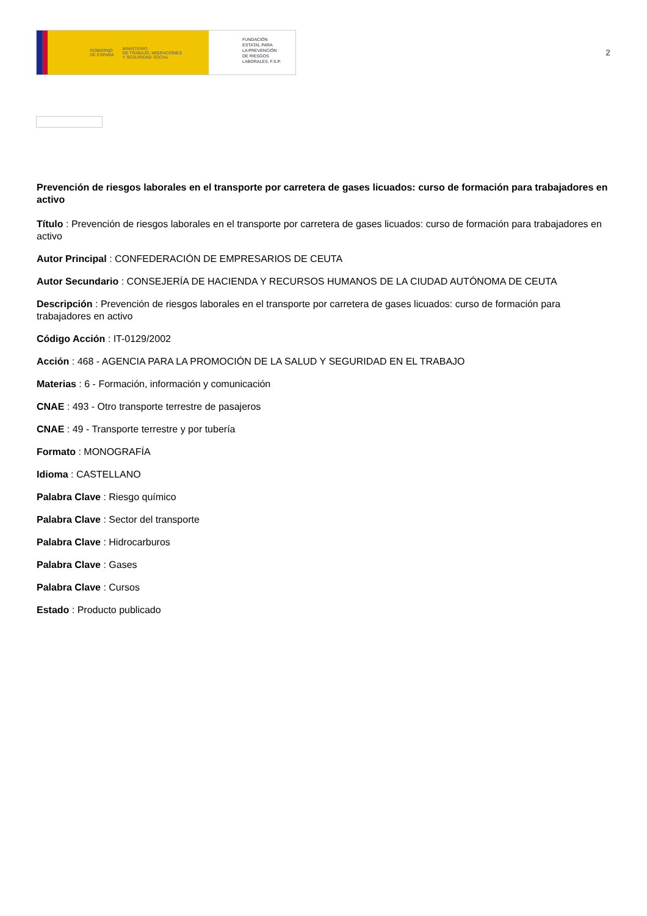GOBIERNO
DE ESPAÑA MINISTERIO
DE TRABAJO, MIGRACIONES
Y SEGURIDAD SOCIAL
FUNDACIÓN
ESTATAL PARA
LA PREVENCIÓN
DE RIESGOS
LABORALES, F.S.P.
2
Prevención de riesgos laborales en el transporte por carretera de gases licuados: curso de formación para trabajadores en activo
Título : Prevención de riesgos laborales en el transporte por carretera de gases licuados: curso de formación para trabajadores en activo
Autor Principal : CONFEDERACIÓN DE EMPRESARIOS DE CEUTA
Autor Secundario : CONSEJERÍA DE HACIENDA Y RECURSOS HUMANOS DE LA CIUDAD AUTÓNOMA DE CEUTA
Descripción : Prevención de riesgos laborales en el transporte por carretera de gases licuados: curso de formación para trabajadores en activo
Código Acción : IT-0129/2002
Acción : 468 - AGENCIA PARA LA PROMOCIÓN DE LA SALUD Y SEGURIDAD EN EL TRABAJO
Materias : 6 - Formación, información y comunicación
CNAE : 493 - Otro transporte terrestre de pasajeros
CNAE : 49 - Transporte terrestre y por tubería
Formato : MONOGRAFÍA
Idioma : CASTELLANO
Palabra Clave : Riesgo químico
Palabra Clave : Sector del transporte
Palabra Clave : Hidrocarburos
Palabra Clave : Gases
Palabra Clave : Cursos
Estado : Producto publicado